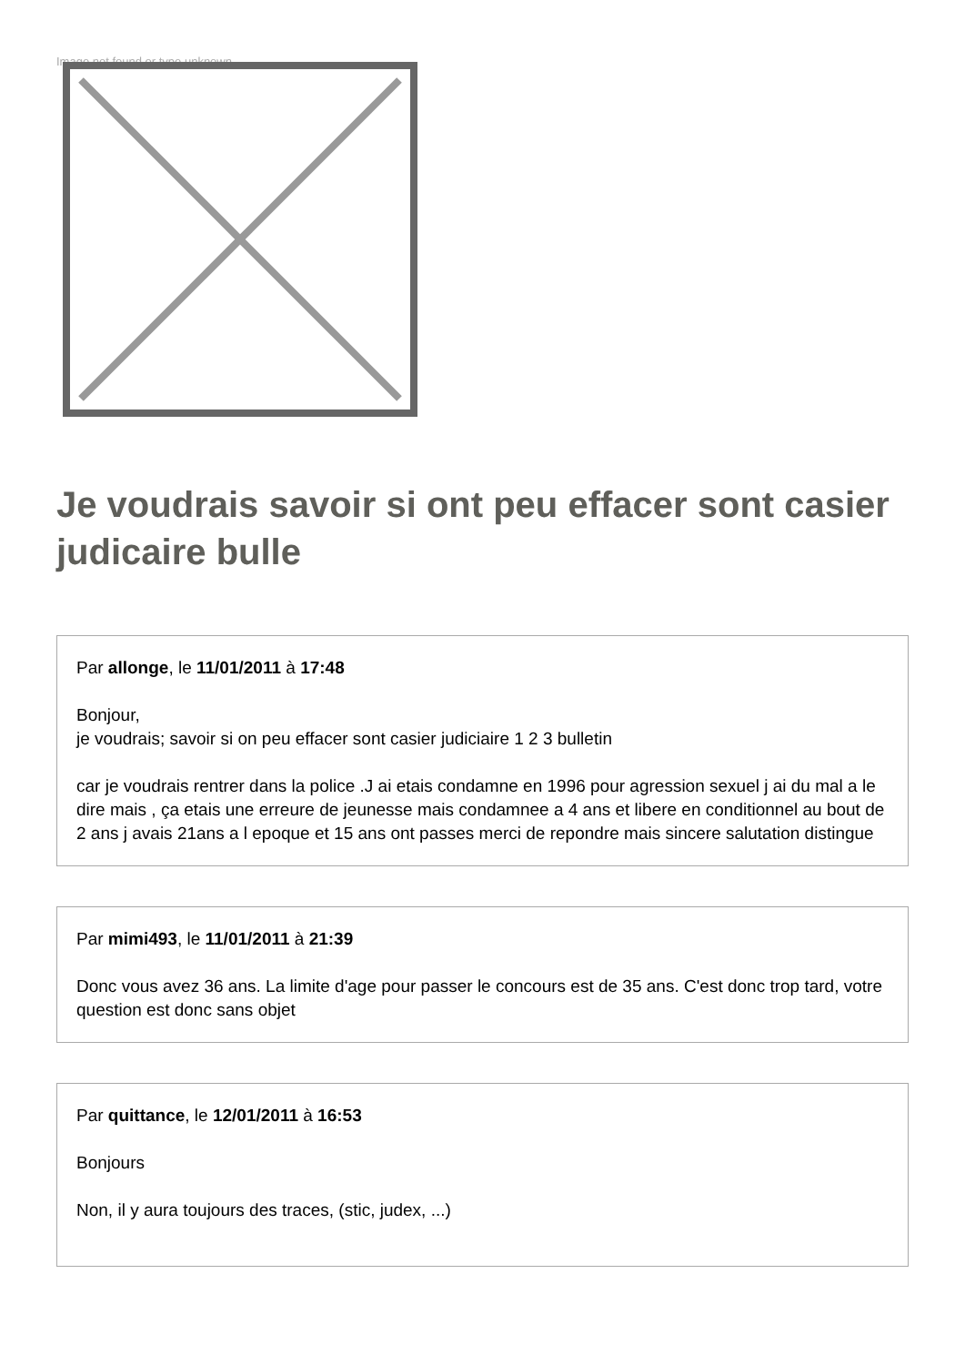Image not found or type unknown
Je voudrais savoir si ont peu effacer sont casier judicaire bulle
Par allonge, le 11/01/2011 à 17:48
Bonjour,
je voudrais; savoir si on peu effacer sont casier judiciaire 1 2 3 bulletin
car je voudrais rentrer dans la police .J ai etais condamne en 1996 pour agression sexuel j ai du mal a le dire mais , ça etais une erreure de jeunesse mais condamnee a 4 ans et libere en conditionnel au bout de 2 ans j avais 21ans a l epoque et 15 ans ont passes merci de repondre mais sincere salutation distingue
Par mimi493, le 11/01/2011 à 21:39
Donc vous avez 36 ans. La limite d'age pour passer le concours est de 35 ans. C'est donc trop tard, votre question est donc sans objet
Par quittance, le 12/01/2011 à 16:53
Bonjours
Non, il y aura toujours des traces, (stic, judex, ...)